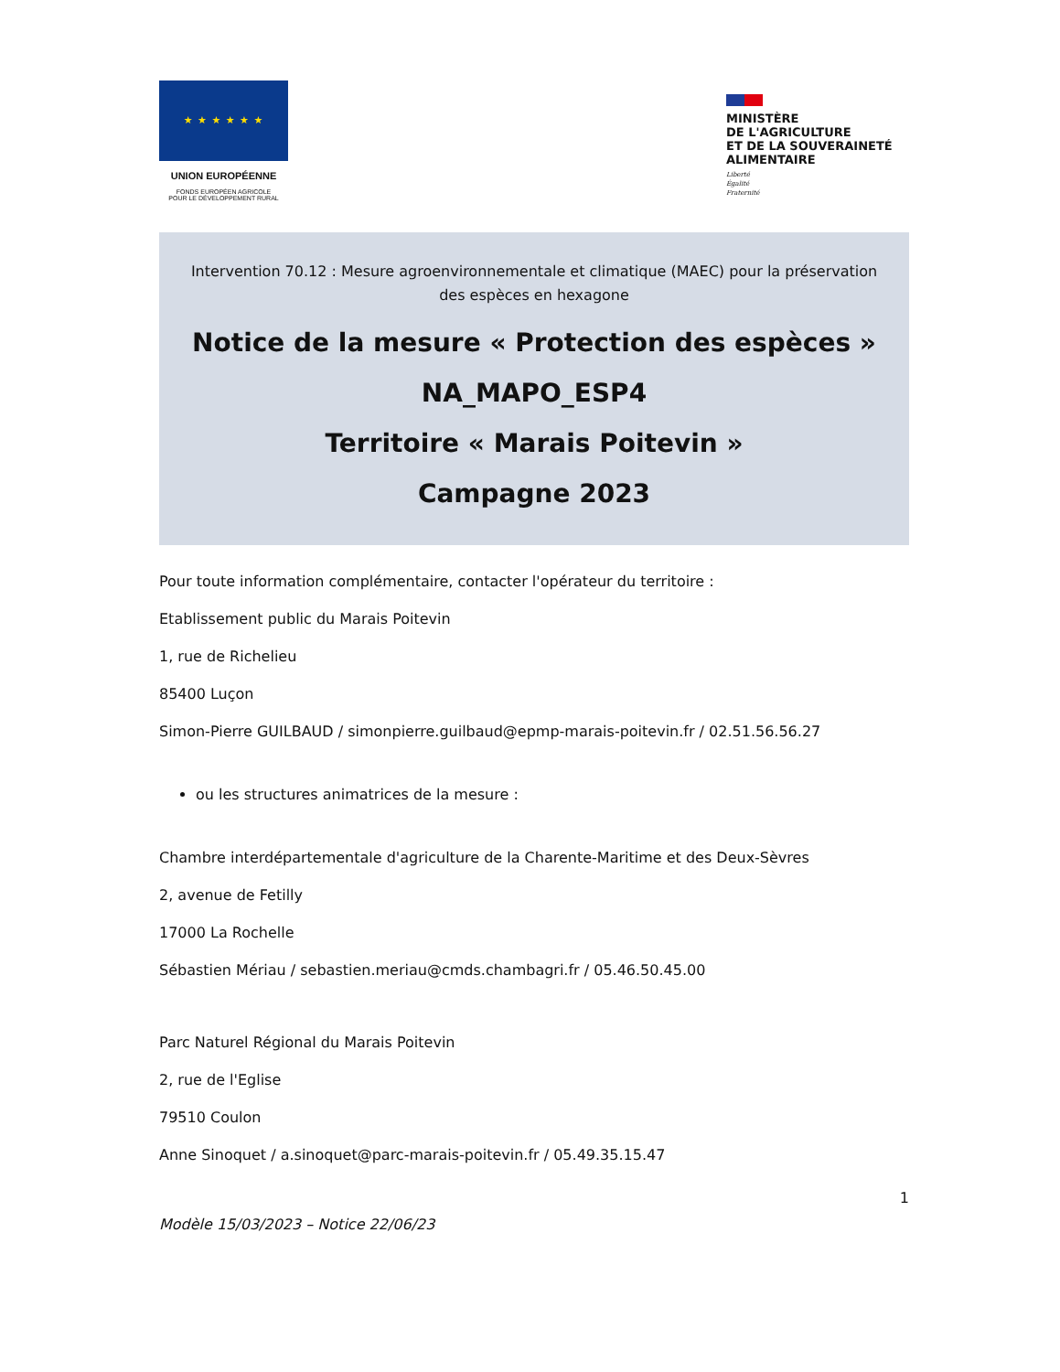★ ★ ★ ★ ★ ★
UNION EUROPÉENNE
FONDS EUROPÉEN AGRICOLE
POUR LE DÉVELOPPEMENT RURAL
MINISTÈRE
DE L'AGRICULTURE
ET DE LA SOUVERAINETÉ
ALIMENTAIRE
Liberté
Égalité
Fraternité
Intervention 70.12 : Mesure agroenvironnementale et climatique (MAEC) pour la préservation des espèces en hexagone
Notice de la mesure « Protection des espèces »
NA_MAPO_ESP4
Territoire « Marais Poitevin »
Campagne 2023
Pour toute information complémentaire, contacter l'opérateur du territoire :
Etablissement public du Marais Poitevin
1, rue de Richelieu
85400 Luçon
Simon-Pierre GUILBAUD / simonpierre.guilbaud@epmp-marais-poitevin.fr / 02.51.56.56.27
ou les structures animatrices de la mesure :
Chambre interdépartementale d'agriculture de la Charente-Maritime et des Deux-Sèvres
2, avenue de Fetilly
17000 La Rochelle
Sébastien Mériau / sebastien.meriau@cmds.chambagri.fr / 05.46.50.45.00
Parc Naturel Régional du Marais Poitevin
2, rue de l'Eglise
79510 Coulon
Anne Sinoquet / a.sinoquet@parc-marais-poitevin.fr / 05.49.35.15.47
1
Modèle 15/03/2023 – Notice 22/06/23